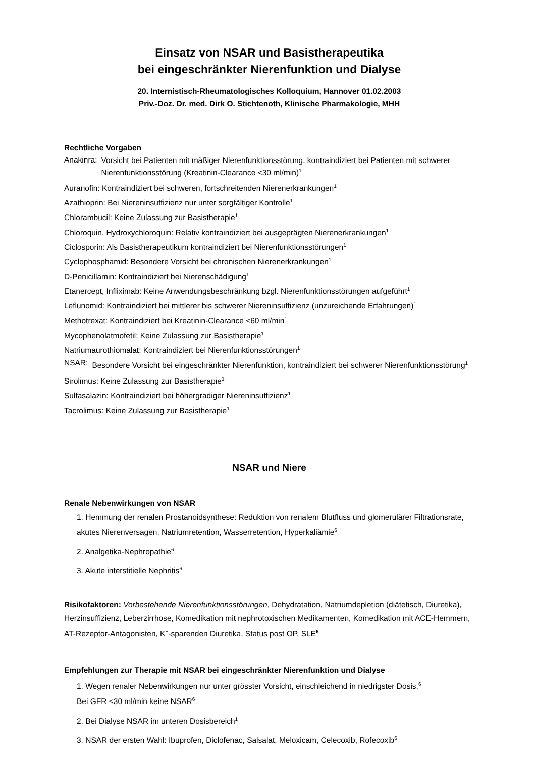Einsatz von NSAR und Basistherapeutika
bei eingeschränkter Nierenfunktion und Dialyse
20. Internistisch-Rheumatologisches Kolloquium, Hannover 01.02.2003
Priv.-Doz. Dr. med. Dirk O. Stichtenoth, Klinische Pharmakologie, MHH
Rechtliche Vorgaben
Anakinra:
Vorsicht bei Patienten mit mäßiger Nierenfunktionsstörung, kontraindiziert bei Patienten mit schwerer Nierenfunktionsstörung (Kreatinin-Clearance <30 ml/min)<sup>1</sup>
Auranofin: Kontraindiziert bei schweren, fortschreitenden Nierenerkrankungen<sup>1</sup>
Azathioprin: Bei Niereninsuffizienz nur unter sorgfältiger Kontrolle<sup>1</sup>
Chlorambucil: Keine Zulassung zur Basistherapie<sup>1</sup>
Chloroquin, Hydroxychloroquin: Relativ kontraindiziert bei ausgeprägten Nierenerkrankungen<sup>1</sup>
Ciclosporin: Als Basistherapeutikum kontraindiziert bei Nierenfunktionsstörungen<sup>1</sup>
Cyclophosphamid: Besondere Vorsicht bei chronischen Nierenerkrankungen<sup>1</sup>
D-Penicillamin: Kontraindiziert bei Nierenschädigung<sup>1</sup>
Etanercept, Infliximab: Keine Anwendungsbeschränkung bzgl. Nierenfunktionsstörungen aufgeführt<sup>1</sup>
Leflunomid: Kontraindiziert bei mittlerer bis schwerer Niereninsuffizienz (unzureichende Erfahrungen)<sup>1</sup>
Methotrexat: Kontraindiziert bei Kreatinin-Clearance <60 ml/min<sup>1</sup>
Mycophenolatmofetil: Keine Zulassung zur Basistherapie<sup>1</sup>
Natriumaurothiomalat: Kontraindiziert bei Nierenfunktionsstörungen<sup>1</sup>
NSAR:
Besondere Vorsicht bei eingeschränkter Nierenfunktion, kontraindiziert bei schwerer Nierenfunktionsstörung<sup>1</sup>
Sirolimus: Keine Zulassung zur Basistherapie<sup>1</sup>
Sulfasalazin: Kontraindiziert bei höhergradiger Niereninsuffizienz<sup>1</sup>
Tacrolimus: Keine Zulassung zur Basistherapie<sup>1</sup>
NSAR und Niere
Renale Nebenwirkungen von NSAR
1. Hemmung der renalen Prostanoidsynthese: Reduktion von renalem Blutfluss und glomerulärer Filtrationsrate, akutes Nierenversagen, Natriumretention, Wasserretention, Hyperkaliämie<sup>6</sup>
2. Analgetika-Nephropathie<sup>6</sup>
3. Akute interstitielle Nephritis<sup>6</sup>
Risikofaktoren: Vorbestehende Nierenfunktionsstörungen, Dehydratation, Natriumdepletion (diätetisch, Diuretika), Herzinsuffizienz, Leberzirrhose, Komedikation mit nephrotoxischen Medikamenten, Komedikation mit ACE-Hemmern, AT-Rezeptor-Antagonisten, K<sup>+</sup>-sparenden Diuretika, Status post OP, SLE<sup>6</sup>
Empfehlungen zur Therapie mit NSAR bei eingeschränkter Nierenfunktion und Dialyse
1. Wegen renaler Nebenwirkungen nur unter grösster Vorsicht, einschleichend in niedrigster Dosis.<sup>6</sup>
Bei GFR <30 ml/min keine NSAR<sup>6</sup>
2. Bei Dialyse NSAR im unteren Dosisbereich<sup>1</sup>
3. NSAR der ersten Wahl: Ibuprofen, Diclofenac, Salsalat, Meloxicam, Celecoxib, Rofecoxib<sup>6</sup>